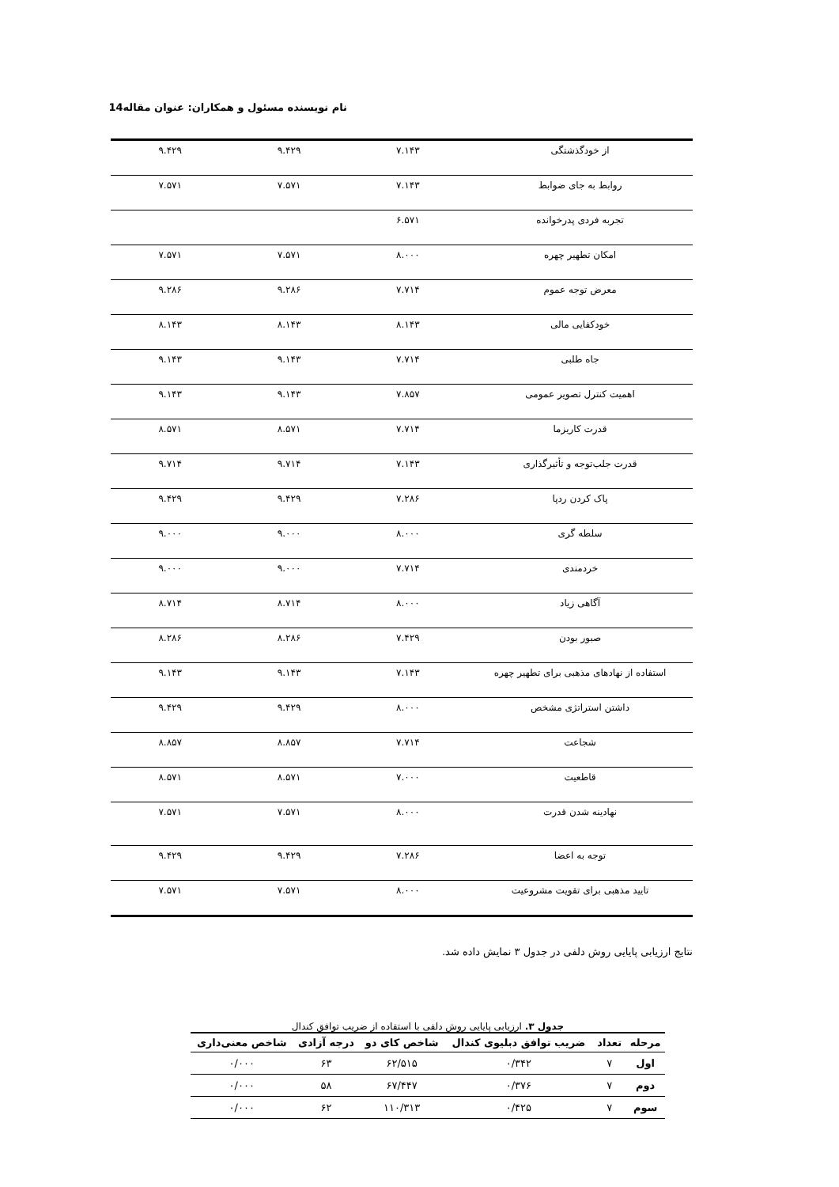نام نویسنده مسئول و همکاران: عنوان مقاله14
| از خودگذشتگی | ۷.۱۴۳ | ۹.۴۲۹ | ۹.۴۲۹ |
| روابط به جای ضوابط | ۷.۱۴۳ | ۷.۵۷۱ | ۷.۵۷۱ |
| تجربه فردی پدرخوانده | ۶.۵۷۱ | | |
| امکان تطهیر چهره | ۸.۰۰۰ | ۷.۵۷۱ | ۷.۵۷۱ |
| معرض توجه عموم | ۷.۷۱۴ | ۹.۲۸۶ | ۹.۲۸۶ |
| خودکفایی مالی | ۸.۱۴۳ | ۸.۱۴۳ | ۸.۱۴۳ |
| جاه طلبی | ۷.۷۱۴ | ۹.۱۴۳ | ۹.۱۴۳ |
| اهمیت کنترل تصویر عمومی | ۷.۸۵۷ | ۹.۱۴۳ | ۹.۱۴۳ |
| قدرت کاریزما | ۷.۷۱۴ | ۸.۵۷۱ | ۸.۵۷۱ |
| قدرت جلب‌توجه و تأثیرگذاری | ۷.۱۴۳ | ۹.۷۱۴ | ۹.۷۱۴ |
| پاک کردن ردپا | ۷.۲۸۶ | ۹.۴۲۹ | ۹.۴۲۹ |
| سلطه گری | ۸.۰۰۰ | ۹.۰۰۰ | ۹.۰۰۰ |
| خردمندی | ۷.۷۱۴ | ۹.۰۰۰ | ۹.۰۰۰ |
| آگاهی زیاد | ۸.۰۰۰ | ۸.۷۱۴ | ۸.۷۱۴ |
| صبور بودن | ۷.۴۲۹ | ۸.۲۸۶ | ۸.۲۸۶ |
| استفاده از نهادهای مذهبی برای تطهیر چهره | ۷.۱۴۳ | ۹.۱۴۳ | ۹.۱۴۳ |
| داشتن استراتژی مشخص | ۸.۰۰۰ | ۹.۴۲۹ | ۹.۴۲۹ |
| شجاعت | ۷.۷۱۴ | ۸.۸۵۷ | ۸.۸۵۷ |
| قاطعیت | ۷.۰۰۰ | ۸.۵۷۱ | ۸.۵۷۱ |
| نهادینه شدن قدرت | ۸.۰۰۰ | ۷.۵۷۱ | ۷.۵۷۱ |
| توجه به اعضا | ۷.۲۸۶ | ۹.۴۲۹ | ۹.۴۲۹ |
| تایید مذهبی برای تقویت مشروعیت | ۸.۰۰۰ | ۷.۵۷۱ | ۷.۵۷۱ |
نتایج ارزیابی پایایی روش دلفی در جدول ۳ نمایش داده شد.
جدول ۳. ارزیابی پایایی روش دلفی با استفاده از ضریب توافق کندال
| مرحله | تعداد | ضریب توافق دبلیوی کندال | شاخص کای دو | درجه آزادی | شاخص معنی‌داری |
| --- | --- | --- | --- | --- | --- |
| اول | ۷ | ۰/۳۴۲ | ۶۲/۵۱۵ | ۶۳ | ۰/۰۰۰ |
| دوم | ۷ | ۰/۳۷۶ | ۶۷/۴۴۷ | ۵۸ | ۰/۰۰۰ |
| سوم | ۷ | ۰/۴۲۵ | ۱۱۰/۳۱۳ | ۶۲ | ۰/۰۰۰ |